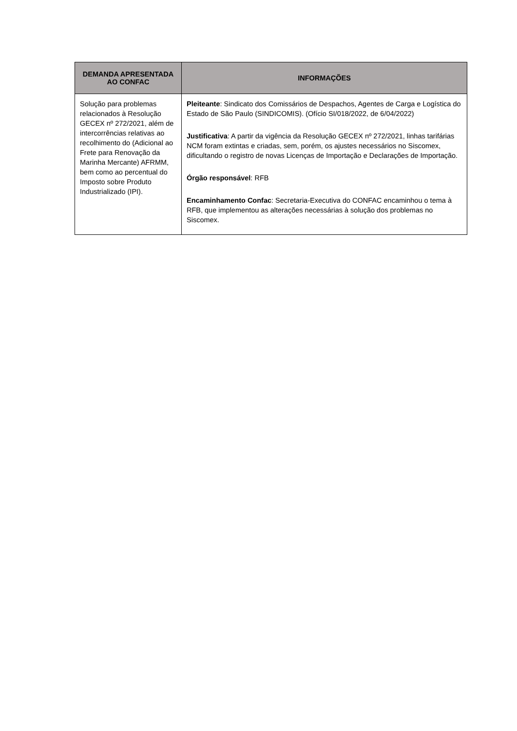| DEMANDA APRESENTADA AO CONFAC | INFORMAÇÕES |
| --- | --- |
| Solução para problemas relacionados à Resolução GECEX nº 272/2021, além de intercorrências relativas ao recolhimento do (Adicional ao Frete para Renovação da Marinha Mercante) AFRMM, bem como ao percentual do Imposto sobre Produto Industrializado (IPI). | Pleiteante : Sindicato dos Comissários de Despachos, Agentes de Carga e Logística do Estado de São Paulo (SINDICOMIS). (Ofício SI/018/2022, de 6/04/2022) Justificativa : A partir da vigência da Resolução GECEX nº 272/2021, linhas tarifárias NCM foram extintas e criadas, sem, porém, os ajustes necessários no Siscomex, dificultando o registro de novas Licenças de Importação e Declarações de Importação. Órgão responsável : RFB Encaminhamento Confac : Secretaria-Executiva do CONFAC encaminhou o tema à RFB, que implementou as alterações necessárias à solução dos problemas no Siscomex. |